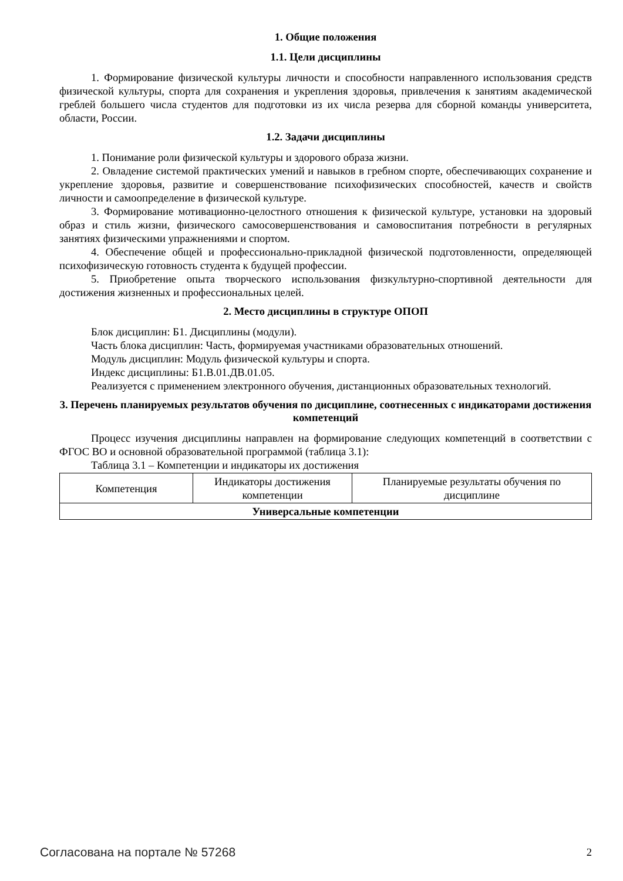1. Общие положения
1.1. Цели дисциплины
1. Формирование физической культуры личности и способности направленного использования средств физической культуры, спорта для сохранения и укрепления здоровья, привлечения к занятиям академической греблей большего числа студентов для подготовки из их числа резерва для сборной команды университета, области, России.
1.2. Задачи дисциплины
1. Понимание роли физической культуры и здорового образа жизни.
2. Овладение системой практических умений и навыков в гребном спорте, обеспечивающих сохранение и укрепление здоровья, развитие и совершенствование психофизических способностей, качеств и свойств личности и самоопределение в физической культуре.
3. Формирование мотивационно-целостного отношения к физической культуре, установки на здоровый образ и стиль жизни, физического самосовершенствования и самовоспитания потребности в регулярных занятиях физическими упражнениями и спортом.
4. Обеспечение общей и профессионально-прикладной физической подготовленности, определяющей психофизическую готовность студента к будущей профессии.
5. Приобретение опыта творческого использования физкультурно-спортивной деятельности для достижения жизненных и профессиональных целей.
2. Место дисциплины в структуре ОПОП
Блок дисциплин: Б1. Дисциплины (модули).
Часть блока дисциплин: Часть, формируемая участниками образовательных отношений.
Модуль дисциплин: Модуль физической культуры и спорта.
Индекс дисциплины: Б1.В.01.ДВ.01.05.
Реализуется с применением электронного обучения, дистанционных образовательных технологий.
3. Перечень планируемых результатов обучения по дисциплине, соотнесенных с индикаторами достижения компетенций
Процесс изучения дисциплины направлен на формирование следующих компетенций в соответствии с ФГОС ВО и основной образовательной программой (таблица 3.1):
Таблица 3.1 – Компетенции и индикаторы их достижения
| Компетенция | Индикаторы достижения компетенции | Планируемые результаты обучения по дисциплине |
| --- | --- | --- |
| Универсальные компетенции | | |
Согласована на портале № 57268 2